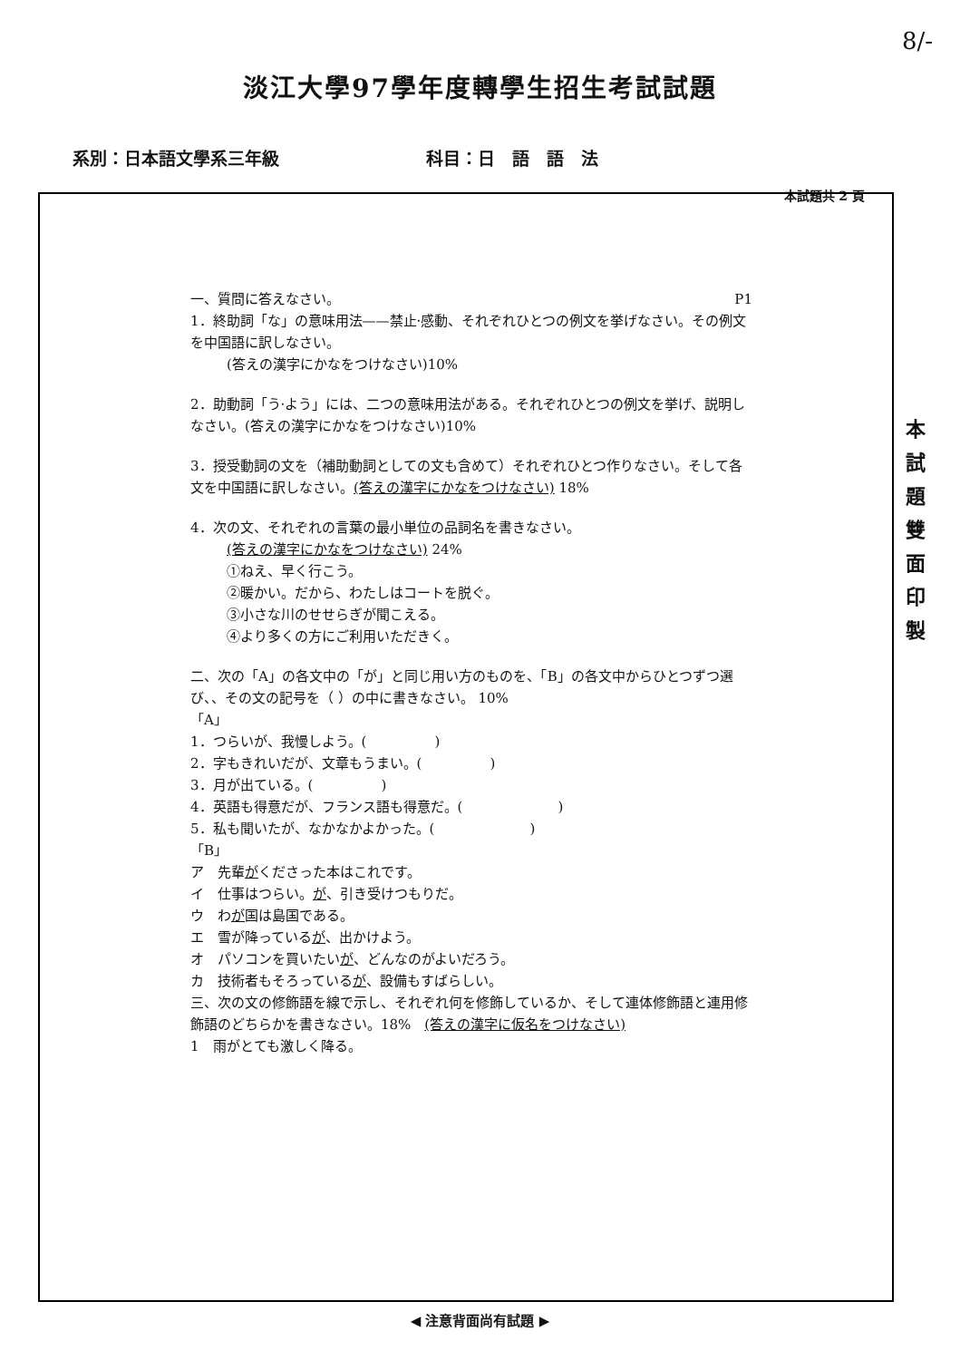8/-
淡江大學97學年度轉學生招生考試試題
系別：日本語文學系三年級 科目：日　語　語　法
本試題共 2 頁
本
試
題
雙
面
印
製
一、質問に答えなさい。 P1
1．終助詞「な」の意味用法——禁止·感動、それぞれひとつの例文を挙げなさい。その例文を中国語に訳しなさい。
(答えの漢字にかなをつけなさい)10%
2．助動詞「う·よう」には、二つの意味用法がある。それぞれひとつの例文を挙げ、説明しなさい。(答えの漢字にかなをつけなさい)10%
3．授受動詞の文を（補助動詞としての文も含めて）それぞれひとつ作りなさい。そして各文を中国語に訳しなさい。(答えの漢字にかなをつけなさい) 18%
4．次の文、それぞれの言葉の最小単位の品詞名を書きなさい。
(答えの漢字にかなをつけなさい) 24%
①ねえ、早く行こう。
②暖かい。だから、わたしはコートを脱ぐ。
③小さな川のせせらぎが聞こえる。
④より多くの方にご利用いただきく。
二、次の「A」の各文中の「が」と同じ用い方のものを、「B」の各文中からひとつずつ選び、、その文の記号を（ ）の中に書きなさい。 10%
「A」
1．つらいが、我慢しよう。(　　　　　)
2．字もきれいだが、文章もうまい。(　　　　　)
3．月が出ている。(　　　　　)
4．英語も得意だが、フランス語も得意だ。(　　　　　　　)
5．私も聞いたが、なかなかよかった。(　　　　　　　)
「B」
ア　先輩がくださった本はこれです。
イ　仕事はつらい。が、引き受けつもりだ。
ウ　わが国は島国である。
エ　雪が降っているが、出かけよう。
オ　パソコンを買いたいが、どんなのがよいだろう。
カ　技術者もそろっているが、設備もすばらしい。
三、次の文の修飾語を線で示し、それぞれ何を修飾しているか、そして連体修飾語と連用修飾語のどちらかを書きなさい。18%　(答えの漢字に仮名をつけなさい)
1　雨がとても激しく降る。
◀ 注意背面尚有試題 ▶